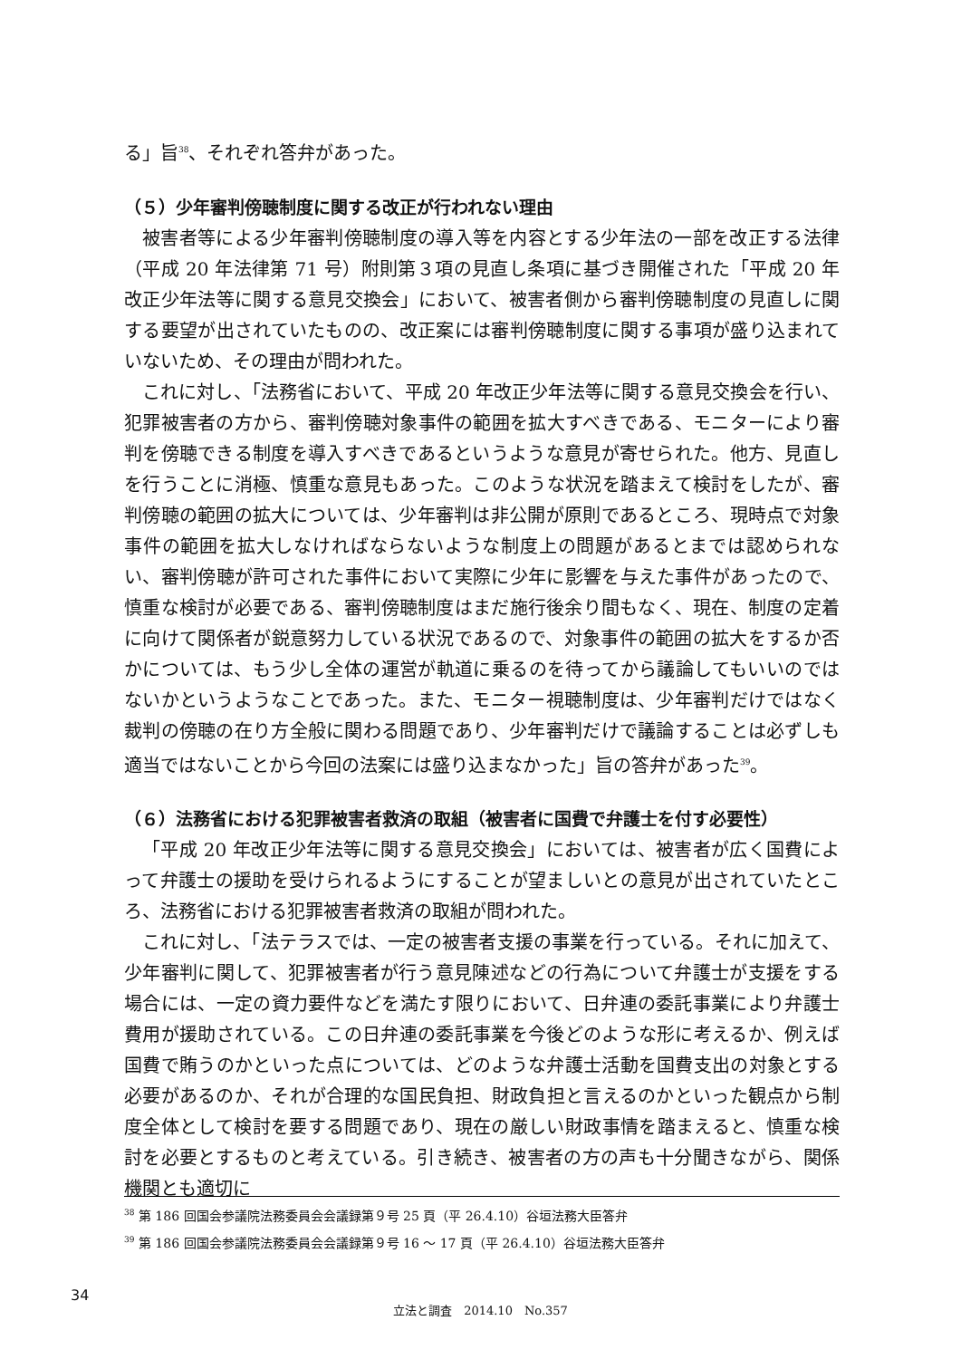る」旨<sup>38</sup>、それぞれ答弁があった。
（５）少年審判傍聴制度に関する改正が行われない理由
被害者等による少年審判傍聴制度の導入等を内容とする少年法の一部を改正する法律（平成 20 年法律第 71 号）附則第３項の見直し条項に基づき開催された「平成 20 年改正少年法等に関する意見交換会」において、被害者側から審判傍聴制度の見直しに関する要望が出されていたものの、改正案には審判傍聴制度に関する事項が盛り込まれていないため、その理由が問われた。
これに対し、「法務省において、平成 20 年改正少年法等に関する意見交換会を行い、犯罪被害者の方から、審判傍聴対象事件の範囲を拡大すべきである、モニターにより審判を傍聴できる制度を導入すべきであるというような意見が寄せられた。他方、見直しを行うことに消極、慎重な意見もあった。このような状況を踏まえて検討をしたが、審判傍聴の範囲の拡大については、少年審判は非公開が原則であるところ、現時点で対象事件の範囲を拡大しなければならないような制度上の問題があるとまでは認められない、審判傍聴が許可された事件において実際に少年に影響を与えた事件があったので、慎重な検討が必要である、審判傍聴制度はまだ施行後余り間もなく、現在、制度の定着に向けて関係者が鋭意努力している状況であるので、対象事件の範囲の拡大をするか否かについては、もう少し全体の運営が軌道に乗るのを待ってから議論してもいいのではないかというようなことであった。また、モニター視聴制度は、少年審判だけではなく裁判の傍聴の在り方全般に関わる問題であり、少年審判だけで議論することは必ずしも適当ではないことから今回の法案には盛り込まなかった」旨の答弁があった<sup>39</sup>。
（６）法務省における犯罪被害者救済の取組（被害者に国費で弁護士を付す必要性）
「平成 20 年改正少年法等に関する意見交換会」においては、被害者が広く国費によって弁護士の援助を受けられるようにすることが望ましいとの意見が出されていたところ、法務省における犯罪被害者救済の取組が問われた。
これに対し、「法テラスでは、一定の被害者支援の事業を行っている。それに加えて、少年審判に関して、犯罪被害者が行う意見陳述などの行為について弁護士が支援をする場合には、一定の資力要件などを満たす限りにおいて、日弁連の委託事業により弁護士費用が援助されている。この日弁連の委託事業を今後どのような形に考えるか、例えば国費で賄うのかといった点については、どのような弁護士活動を国費支出の対象とする必要があるのか、それが合理的な国民負担、財政負担と言えるのかといった観点から制度全体として検討を要する問題であり、現在の厳しい財政事情を踏まえると、慎重な検討を必要とするものと考えている。引き続き、被害者の方の声も十分聞きながら、関係機関とも適切に
<sup>38</sup> 第 186 回国会参議院法務委員会会議録第９号 25 頁（平 26.4.10）谷垣法務大臣答弁
<sup>39</sup> 第 186 回国会参議院法務委員会会議録第９号 16 ～ 17 頁（平 26.4.10）谷垣法務大臣答弁
34
立法と調査　2014.10　No.357